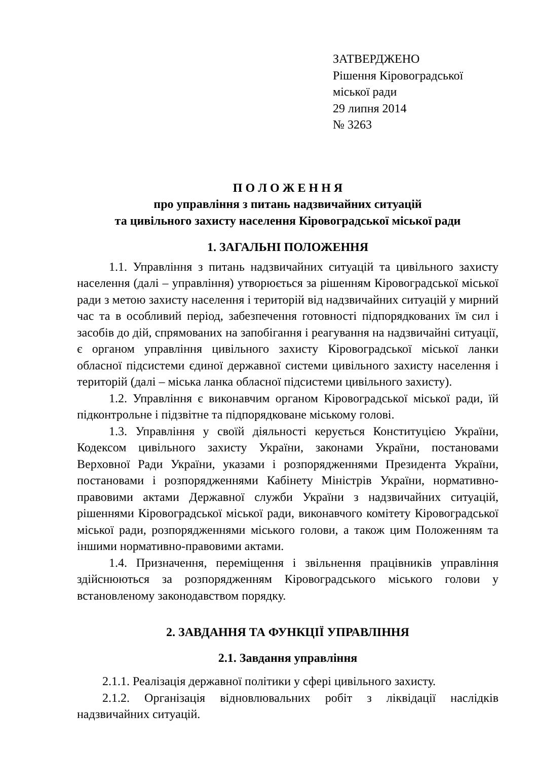ЗАТВЕРДЖЕНО
Рішення Кіровоградської
міської ради
29 липня 2014
№ 3263
П О Л О Ж Е Н Н Я
про управління з питань надзвичайних ситуацій
та цивільного захисту населення Кіровоградської міської ради
1. ЗАГАЛЬНІ ПОЛОЖЕННЯ
1.1. Управління з питань надзвичайних ситуацій та цивільного захисту населення (далі – управління) утворюється за рішенням Кіровоградської міської ради з метою захисту населення і територій від надзвичайних ситуацій у мирний час та в особливий період, забезпечення готовності підпорядкованих їм сил і засобів до дій, спрямованих на запобігання і реагування на надзвичайні ситуації, є органом управління цивільного захисту Кіровоградської міської ланки обласної підсистеми єдиної державної системи цивільного захисту населення і територій (далі – міська ланка обласної підсистеми цивільного захисту).
1.2. Управління є виконавчим органом Кіровоградської міської ради, їй підконтрольне і підзвітне та підпорядковане міському голові.
1.3. Управління у своїй діяльності керується Конституцією України, Кодексом цивільного захисту України, законами України, постановами Верховної Ради України, указами і розпорядженнями Президента України, постановами і розпорядженнями Кабінету Міністрів України, нормативно-правовими актами Державної служби України з надзвичайних ситуацій, рішеннями Кіровоградської міської ради, виконавчого комітету Кіровоградської міської ради, розпорядженнями міського голови, а також цим Положенням та іншими нормативно-правовими актами.
1.4. Призначення, переміщення і звільнення працівників управління здійснюються за розпорядженням Кіровоградського міського голови у встановленому законодавством порядку.
2. ЗАВДАННЯ ТА ФУНКЦІЇ УПРАВЛІННЯ
2.1. Завдання управління
2.1.1. Реалізація державної політики у сфері цивільного захисту.
2.1.2. Організація відновлювальних робіт з ліквідації наслідків надзвичайних ситуацій.